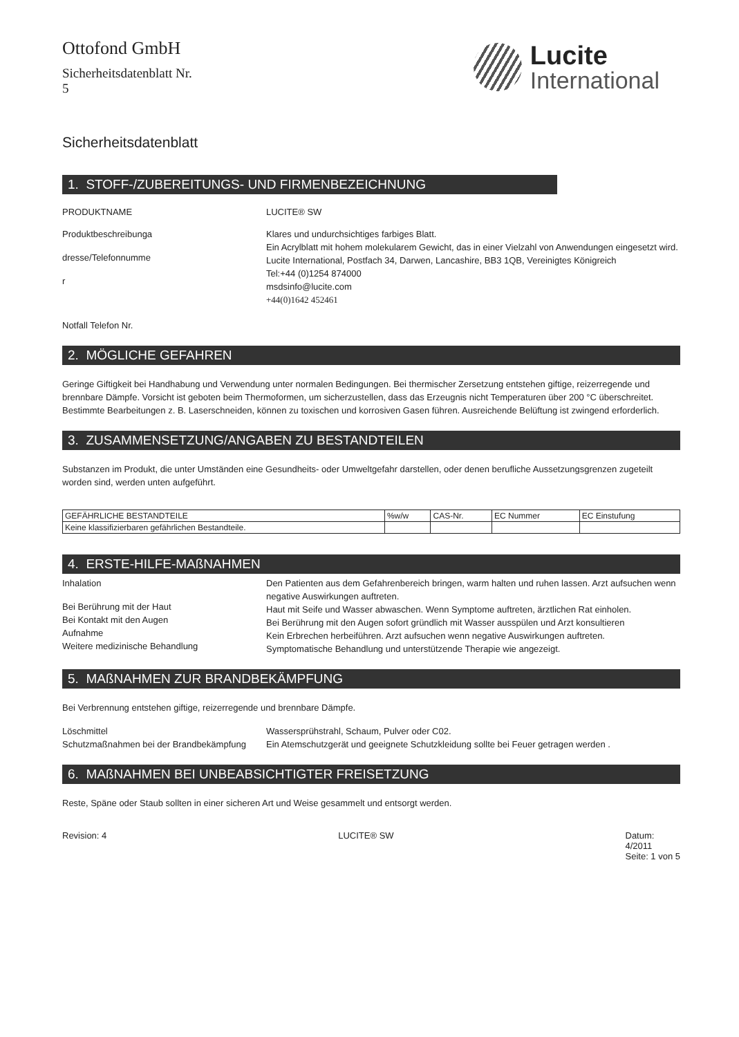Ottofond GmbH
Sicherheitsdatenblatt Nr.
5
Lucite
International
Sicherheitsdatenblatt
1. STOFF-/ZUBEREITUNGS- UND FIRMENBEZEICHNUNG
PRODUKTNAME LUCITE® SW
Produktbeschreibunga
dresse/Telefonnumme
r
Notfall Telefon Nr.
Klares und undurchsichtiges farbiges Blatt.
Ein Acrylblatt mit hohem molekularem Gewicht, das in einer Vielzahl von Anwendungen eingesetzt wird.
Lucite International, Postfach 34, Darwen, Lancashire, BB3 1QB, Vereinigtes Königreich
Tel:+44 (0)1254 874000
msdsinfo@lucite.com
+44(0)1642 452461
2. MÖGLICHE GEFAHREN
Geringe Giftigkeit bei Handhabung und Verwendung unter normalen Bedingungen. Bei thermischer Zersetzung entstehen giftige, reizerregende und brennbare Dämpfe. Vorsicht ist geboten beim Thermoformen, um sicherzustellen, dass das Erzeugnis nicht Temperaturen über 200 °C überschreitet. Bestimmte Bearbeitungen z. B. Laserschneiden, können zu toxischen und korrosiven Gasen führen. Ausreichende Belüftung ist zwingend erforderlich.
3. ZUSAMMENSETZUNG/ANGABEN ZU BESTANDTEILEN
Substanzen im Produkt, die unter Umständen eine Gesundheits- oder Umweltgefahr darstellen, oder denen berufliche Aussetzungsgrenzen zugeteilt worden sind, werden unten aufgeführt.
| GEFÄHRLICHE BESTANDTEILE | %w/w | CAS-Nr. | EC Nummer | EC Einstufung |
| --- | --- | --- | --- | --- |
| Keine klassifizierbaren gefährlichen Bestandteile. | | | | |
4. ERSTE-HILFE-MAßNAHMEN
Inhalation
Bei Berührung mit der Haut
Bei Kontakt mit den Augen
Aufnahme
Weitere medizinische Behandlung
Den Patienten aus dem Gefahrenbereich bringen, warm halten und ruhen lassen. Arzt aufsuchen wenn negative Auswirkungen auftreten.
Haut mit Seife und Wasser abwaschen. Wenn Symptome auftreten, ärztlichen Rat einholen.
Bei Berührung mit den Augen sofort gründlich mit Wasser ausspülen und Arzt konsultieren
Kein Erbrechen herbeiführen. Arzt aufsuchen wenn negative Auswirkungen auftreten.
Symptomatische Behandlung und unterstützende Therapie wie angezeigt.
5. MAßNAHMEN ZUR BRANDBEKÄMPFUNG
Bei Verbrennung entstehen giftige, reizerregende und brennbare Dämpfe.
Löschmittel
Schutzmaßnahmen bei der Brandbekämpfung
Wassersprühstrahl, Schaum, Pulver oder C02.
Ein Atemschutzgerät und geeignete Schutzkleidung sollte bei Feuer getragen werden .
6. MAßNAHMEN BEI UNBEABSICHTIGTER FREISETZUNG
Reste, Späne oder Staub sollten in einer sicheren Art und Weise gesammelt und entsorgt werden.
Revision: 4 LUCITE® SW Datum:
4/2011
Seite: 1 von 5